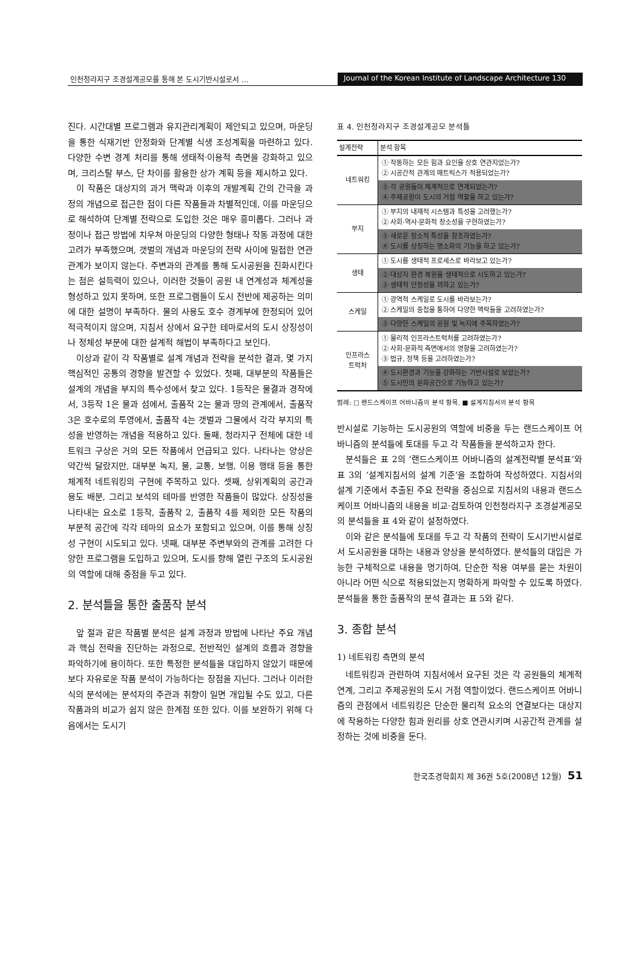인천청라지구 조경설계공모를 통해 본 도시기반시설로서 …
Journal of the Korean Institute of Landscape Architecture 130
진다. 시간대별 프로그램과 유지관리계획이 제안되고 있으며, 마운딩을 통한 식재기반 안정화와 단계별 식생 조성계획을 마련하고 있다. 다양한 수변 경계 처리를 통해 생태적·이용적 측면을 강화하고 있으며, 크리스탈 부스, 단 차이를 활용한 상가 계획 등을 제시하고 있다.
이 작품은 대상지의 과거 맥락과 이후의 개발계획 간의 간극을 과정의 개념으로 접근한 점이 다른 작품들과 차별적인데, 이를 마운딩으로 해석하여 단계별 전략으로 도입한 것은 매우 흥미롭다. 그러나 과정이나 접근 방법에 치우쳐 마운딩의 다양한 형태나 작동 과정에 대한 고려가 부족했으며, 갯벌의 개념과 마운딩의 전략 사이에 밀접한 연관 관계가 보이지 않는다. 주변과의 관계를 통해 도시공원을 진화시킨다는 점은 설득력이 있으나, 이러한 것들이 공원 내 연계성과 체계성을 형성하고 있지 못하며, 또한 프로그램들이 도시 전반에 제공하는 의미에 대한 설명이 부족하다. 물의 사용도 호수 경계부에 한정되어 있어 적극적이지 않으며, 지침서 상에서 요구한 테마로서의 도시 상징성이나 정체성 부분에 대한 설계적 해법이 부족하다고 보인다.
이상과 같이 각 작품별로 설계 개념과 전략을 분석한 결과, 몇 가지 핵심적인 공통의 경향을 발견할 수 있었다. 첫째, 대부분의 작품들은 설계의 개념을 부지의 특수성에서 찾고 있다. 1등작은 물결과 경작에서, 3등작 1은 물과 섬에서, 출품작 2는 물과 땅의 관계에서, 출품작 3은 호수로의 투영에서, 출품작 4는 갯벌과 그물에서 각각 부지의 특성을 반영하는 개념을 적용하고 있다. 둘째, 청라지구 전체에 대한 네트워크 구상은 거의 모든 작품에서 언급되고 있다. 나타나는 양상은 약간씩 달랐지만, 대부분 녹지, 물, 교통, 보행, 이용 행태 등을 통한 체계적 네트워킹의 구현에 주목하고 있다. 셋째, 상위계획의 공간과 용도 배분, 그리고 보석의 테마를 반영한 작품들이 많았다. 상징성을 나타내는 요소로 1등작, 출품작 2, 출품작 4를 제외한 모든 작품의 부분적 공간에 각각 테마의 요소가 포함되고 있으며, 이를 통해 상징성 구현이 시도되고 있다. 넷째, 대부분 주변부와의 관계를 고려한 다양한 프로그램을 도입하고 있으며, 도시를 향해 열린 구조의 도시공원의 역할에 대해 중점을 두고 있다.
2. 분석틀을 통한 출품작 분석
앞 절과 같은 작품별 분석은 설계 과정과 방법에 나타난 주요 개념과 핵심 전략을 진단하는 과정으로, 전반적인 설계의 흐름과 경향을 파악하기에 용이하다. 또한 특정한 분석틀을 대입하지 않았기 때문에 보다 자유로운 작품 분석이 가능하다는 장점을 지닌다. 그러나 이러한 식의 분석에는 분석자의 주관과 취향이 일면 개입될 수도 있고, 다른 작품과의 비교가 쉽지 않은 한계점 또한 있다. 이를 보완하기 위해 다음에서는 도시기
표 4. 인천청라지구 조경설계공모 분석틀
| 설계전략 | 분석 항목 |
| --- | --- |
| 네트워킹 | ① 작동하는 모든 힘과 요인을 상호 연관지었는가? ② 시공간적 관계의 매트릭스가 적용되었는가? ③ 각 공원들이 체계적으로 연계되었는가? ④ 주제공원이 도시의 거점 역할을 하고 있는가? |
| 부지 | ① 부지의 내재적 시스템과 특성을 고려했는가? ② 사회·역사·문화적 장소성을 구현하였는가? ③ 새로운 장소적 특성을 창조하였는가? ④ 도시를 상징하는 명소화의 기능을 하고 있는가? |
| 생태 | ① 도시를 생태적 프로세스로 바라보고 있는가? ② 대상지 환경 복원을 생태적으로 시도하고 있는가? ③ 생태적 안정성을 꾀하고 있는가? |
| 스케일 | ① 광역적 스케일로 도시를 바라보는가? ② 스케일의 중첩을 통하여 다양한 맥락들을 고려하였는가? ③ 다양한 스케일의 공원 및 녹지에 주목하였는가? |
| 인프라스 트럭처 | ① 물리적 인프라스트럭처를 고려하였는가? ② 사회·문화적 측면에서의 영향을 고려하였는가? ③ 법규, 정책 등을 고려하였는가? ④ 도시환경과 기능을 강화하는 기반시설로 보았는가? ⑤ 도시민의 문화공간으로 기능하고 있는가? |
범례: □ 랜드스케이프 어바니즘의 분석 항목, ■ 설계지침서의 분석 항목
반시설로 기능하는 도시공원의 역할에 비중을 두는 랜드스케이프 어바니즘의 분석틀에 토대를 두고 각 작품들을 분석하고자 한다.
분석틀은 표 2의 ‘랜드스케이프 어바니즘의 설계전략별 분석표’와 표 3의 ‘설계지침서의 설계 기준’을 조합하여 작성하였다. 지침서의 설계 기준에서 추출된 주요 전략을 중심으로 지침서의 내용과 랜드스케이프 어바니즘의 내용을 비교·검토하여 인천청라지구 조경설계공모의 분석틀을 표 4와 같이 설정하였다.
이와 같은 분석틀에 토대를 두고 각 작품의 전략이 도시기반시설로서 도시공원을 대하는 내용과 양상을 분석하였다. 분석틀의 대입은 가능한 구체적으로 내용을 명기하여, 단순한 적용 여부를 묻는 차원이 아니라 어떤 식으로 적용되었는지 명확하게 파악할 수 있도록 하였다. 분석틀을 통한 출품작의 분석 결과는 표 5와 같다.
3. 종합 분석
1) 네트워킹 측면의 분석
네트워킹과 관련하여 지침서에서 요구된 것은 각 공원들의 체계적 연계, 그리고 주제공원의 도시 거점 역할이었다. 랜드스케이프 어바니즘의 관점에서 네트워킹은 단순한 물리적 요소의 연결보다는 대상지에 작용하는 다양한 힘과 원리를 상호 연관시키며 시공간적 관계를 설정하는 것에 비중을 둔다.
한국조경학회지 제 36권 5호(2008년 12월) 51